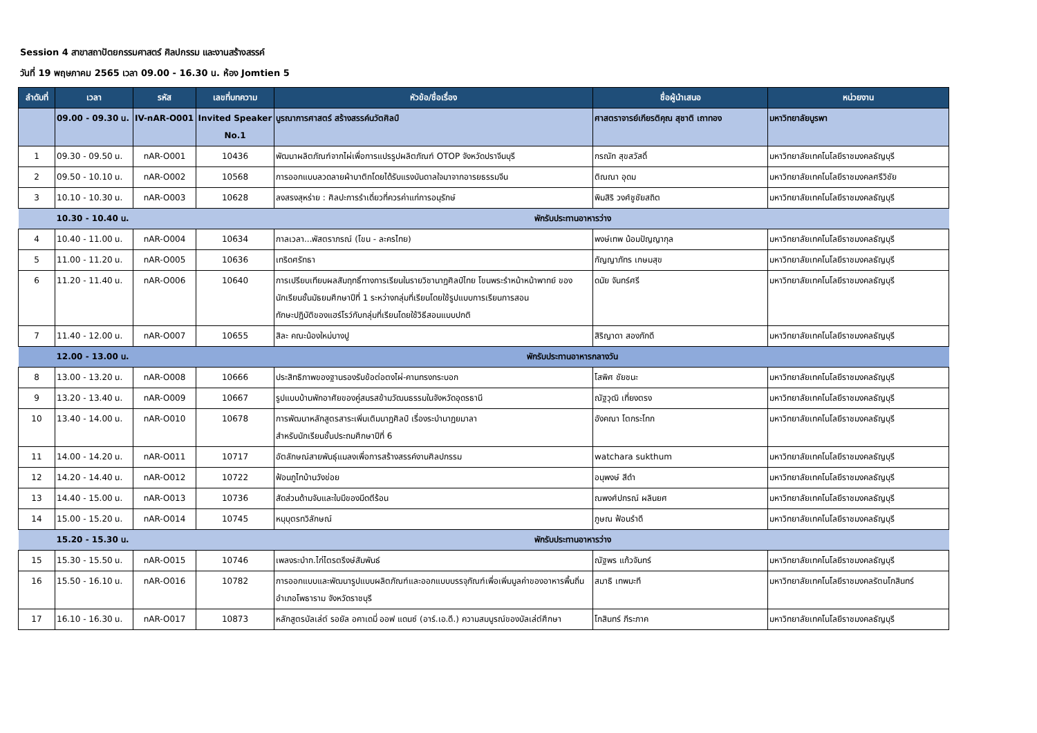Session 4 สาขาสถาปัตยกรรมศาสตร์ ศิลปกรรม และงานสร้างสรรค์
วันที่ 19 พฤษภาคม 2565 เวลา 09.00 - 16.30 น. ห้อง Jomtien 5
| ลำดับที่ | เวลา | รหัส | เลขที่บทความ | หัวข้อ/ชื่อเรื่อง | ชื่อผู้นำเสนอ | หน่วยงาน |
| --- | --- | --- | --- | --- | --- | --- |
| | 09.00 - 09.30 น. | IV-nAR-O001 | Invited Speaker No.1 | บูรณาการศาสตร์ สร้างสรรค์นวัตศิลป์ | ศาสตราจารย์เกียรติคุณ สุชาติ เถาทอง | มหาวิทยาลัยบูรพา |
| 1 | 09.30 - 09.50 น. | nAR-O001 | 10436 | พัฒนาผลิตภัณฑ์จากไผ่เพื่อการแปรรูปผลิตภัณฑ์ OTOP จังหวัดปราจีนบุรี | กรณัท สุขสวัสดิ์ | มหาวิทยาลัยเทคโนโลยีราชมงคลธัญบุรี |
| 2 | 09.50 - 10.10 น. | nAR-O002 | 10568 | การออกแบบลวดลายผ้าบาติกโดยได้รับแรงบันดาลใจมาจากอารยธรรมจีน | ติณณา อุดม | มหาวิทยาลัยเทคโนโลยีราชมงคลศรีวิชัย |
| 3 | 10.10 - 10.30 น. | nAR-O003 | 10628 | ลงสรงสุหร่าย : ศิลปะการรำเดี่ยวที่ควรค่าแก่การอนุรักษ์ | พิมสิริ วงศ์ชูชัยสถิต | มหาวิทยาลัยเทคโนโลยีราชมงคลธัญบุรี |
| | 10.30 - 10.40 น. | | พักรับประทานอาหารว่าง | | | |
| 4 | 10.40 - 11.00 น. | nAR-O004 | 10634 | กาลเวลา...พัสตราภรณ์ (โขน - ละครไทย) | พงษ์เทพ น้อมปัญญากุล | มหาวิทยาลัยเทคโนโลยีราชมงคลธัญบุรี |
| 5 | 11.00 - 11.20 น. | nAR-O005 | 10636 | เทริดศรัทธา | กัญญาภัทร เกษมสุข | มหาวิทยาลัยเทคโนโลยีราชมงคลธัญบุรี |
| 6 | 11.20 - 11.40 น. | nAR-O006 | 10640 | การเปรียบเทียบผลสัมฤทธิ์ทางการเรียนในรายวิชานาฏศิลป์ไทย โขนพระรำหน้าหน้าพาทย์ ของนักเรียนชั้นมัธยมศึกษาปีที่ 1 ระหว่างกลุ่มที่เรียนโดยใช้รูปแบบการเรียนการสอน ทักษะปฏิบัติของแฮร์โรว์กับกลุ่มที่เรียนโดยใช้วิธีสอนแบบปกติ | ดนัย จันทร์ศรี | มหาวิทยาลัยเทคโนโลยีราชมงคลธัญบุรี |
| 7 | 11.40 - 12.00 น. | nAR-O007 | 10655 | สิละ คณะน้องใหม่บางปู | สิริญาดา สองภักดี | มหาวิทยาลัยเทคโนโลยีราชมงคลธัญบุรี |
| | 12.00 - 13.00 น. | | พักรับประทานอาหารกลางวัน | | | |
| 8 | 13.00 - 13.20 น. | nAR-O008 | 10666 | ประสิทธิภาพของฐานรองรับข้อต่อตงไผ่-คานทรงกระบอก | โสพิศ ชัยชนะ | มหาวิทยาลัยเทคโนโลยีราชมงคลธัญบุรี |
| 9 | 13.20 - 13.40 น. | nAR-O009 | 10667 | รูปแบบบ้านพักอาศัยของคู่สมรสข้ามวัฒนธรรมในจังหวัดอุดรธานี | ณัฐวุฒิ เที่ยงตรง | มหาวิทยาลัยเทคโนโลยีราชมงคลธัญบุรี |
| 10 | 13.40 - 14.00 น. | nAR-O010 | 10678 | การพัฒนาหลักสูตรสาระเพิ่มเติมนาฏศิลป์ เรื่องระบำนาฏยมาลา สำหรับนักเรียนชั้นประถมศึกษาปีที่ 6 | อังคณา โตกระโทก | มหาวิทยาลัยเทคโนโลยีราชมงคลธัญบุรี |
| 11 | 14.00 - 14.20 น. | nAR-O011 | 10717 | อัตลักษณ์สายพันธุ์แมลงเพื่อการสร้างสรรค์งานศิลปกรรม | watchara sukthum | มหาวิทยาลัยเทคโนโลยีราชมงคลธัญบุรี |
| 12 | 14.20 - 14.40 น. | nAR-O012 | 10722 | ฟ้อนภูไทบ้านวังข่อย | อนุพงษ์ สีดำ | มหาวิทยาลัยเทคโนโลยีราชมงคลธัญบุรี |
| 13 | 14.40 - 15.00 น. | nAR-O013 | 10736 | สัดส่วนด้ามจับและใบมีของมีดตีร้อน | ณพงศ์ปกรณ์ ผลินยศ | มหาวิทยาลัยเทคโนโลยีราชมงคลธัญบุรี |
| 14 | 15.00 - 15.20 น. | nAR-O014 | 10745 | หนุบุตรทวิลักษณ์ | ภูษณ ฟ้อนรำดี | มหาวิทยาลัยเทคโนโลยีราชมงคลธัญบุรี |
| | 15.20 - 15.30 น. | | พักรับประทานอาหารว่าง | | | |
| 15 | 15.30 - 15.50 น. | nAR-O015 | 10746 | เพลงระบำก.ไก่ไตรตรึงษ์สัมพันธ์ | ณัฐพร แก้วจันทร์ | มหาวิทยาลัยเทคโนโลยีราชมงคลธัญบุรี |
| 16 | 15.50 - 16.10 น. | nAR-O016 | 10782 | การออกแบบและพัฒนารูปแบบผลิตภัณฑ์และออกแบบบรรจุภัณฑ์เพื่อเพิ่มมูลค่าของอาหารพื้นถิ่น อำเภอโพธาราม จังหวัดราชบุรี | สมาธิ เทพมะที | มหาวิทยาลัยเทคโนโลยีราชมงคลรัตนโกสินทร์ |
| 17 | 16.10 - 16.30 น. | nAR-O017 | 10873 | หลักสูตรบัลเล่ต์ รอยัล อคาเดมี่ ออฟ แดนซ์ (อาร์.เอ.ดี.) ความสมบูรณ์ของบัลเล่ต์ศึกษา | โกสินทร์ ภีระภาค | มหาวิทยาลัยเทคโนโลยีราชมงคลธัญบุรี |